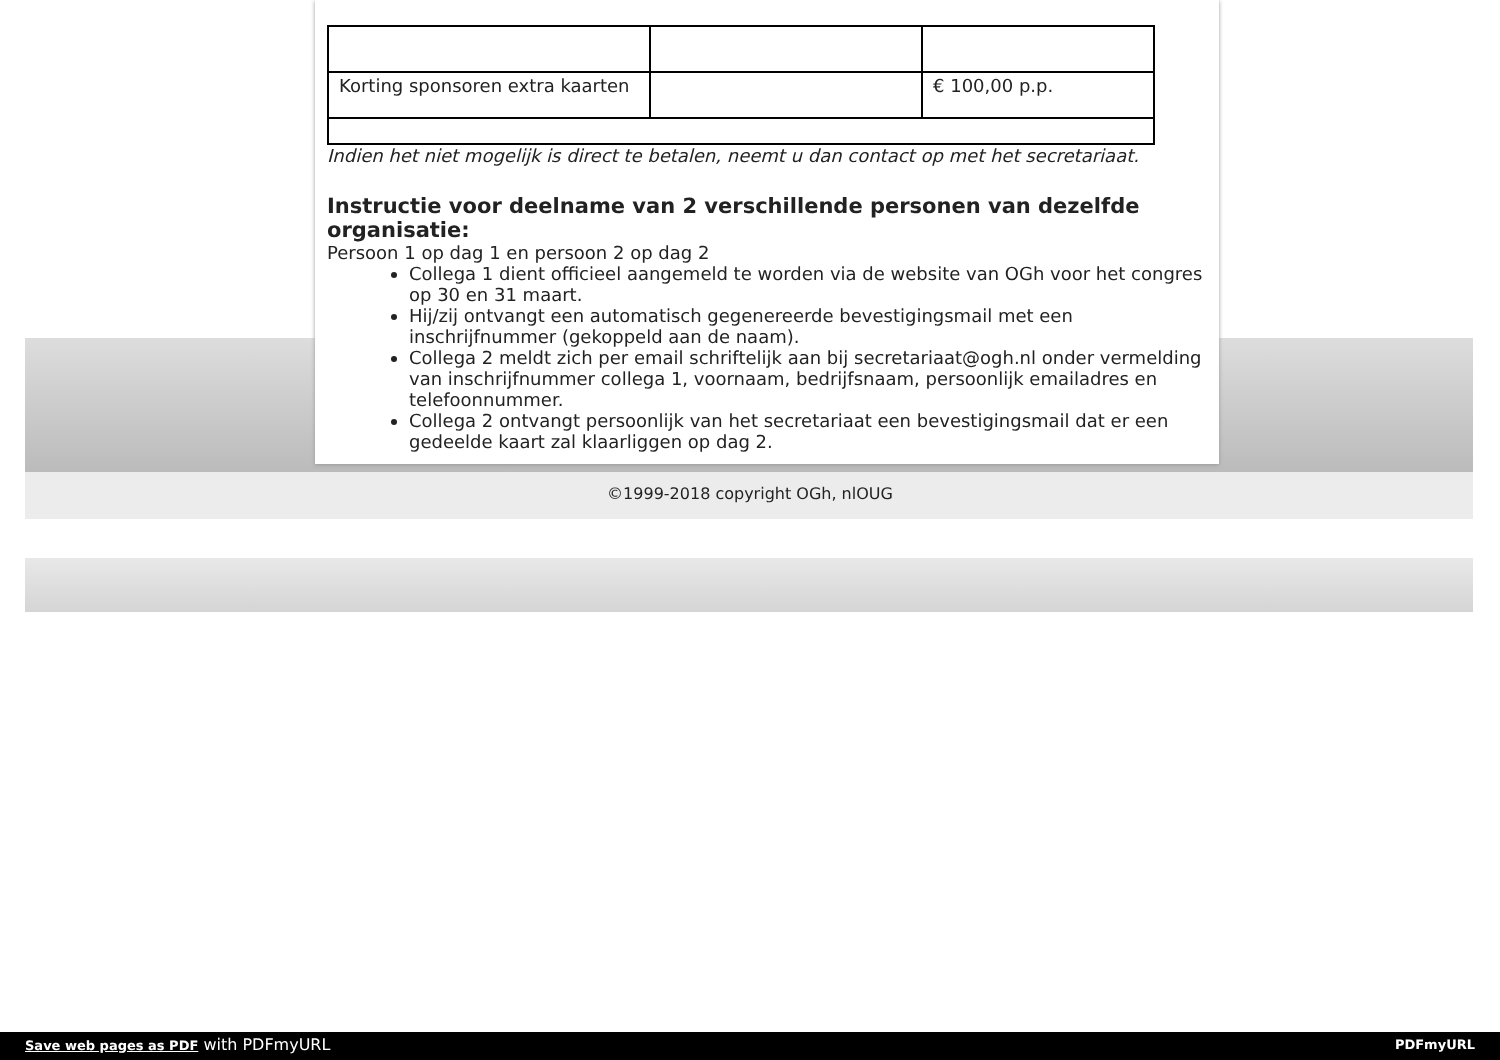| Korting sponsoren extra kaarten | | € 100,00 p.p. |
Indien het niet mogelijk is direct te betalen, neemt u dan contact op met het secretariaat.
Instructie voor deelname van 2 verschillende personen van dezelfde organisatie:
Persoon 1 op dag 1 en persoon 2 op dag 2
Collega 1 dient officieel aangemeld te worden via de website van OGh voor het congres op 30 en 31 maart.
Hij/zij ontvangt een automatisch gegenereerde bevestigingsmail met een inschrijfnummer (gekoppeld aan de naam).
Collega 2 meldt zich per email schriftelijk aan bij secretariaat@ogh.nl onder vermelding van inschrijfnummer collega 1, voornaam, bedrijfsnaam, persoonlijk emailadres en telefoonnummer.
Collega 2 ontvangt persoonlijk van het secretariaat een bevestigingsmail dat er een gedeelde kaart zal klaarliggen op dag 2.
©1999-2018 copyright OGh, nlOUG
Save web pages as PDF with PDFmyURL PDFmyURL